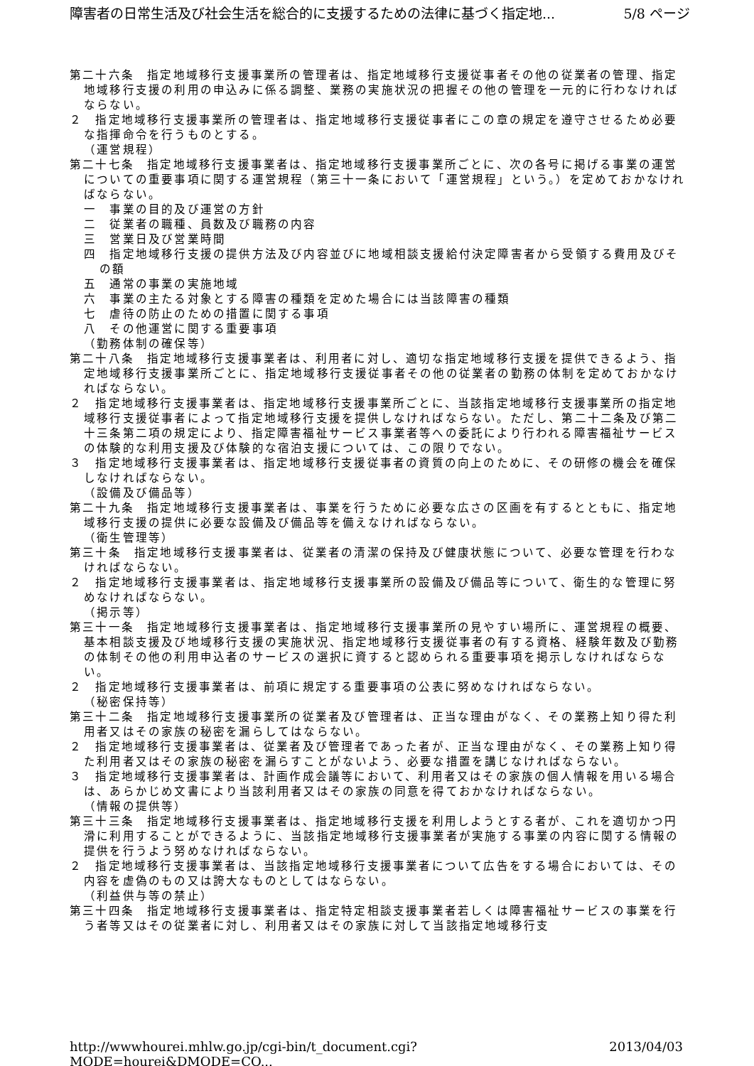障害者の日常生活及び社会生活を総合的に支援するための法律に基づく指定地... 5/8 ページ
第二十六条　指定地域移行支援事業所の管理者は、指定地域移行支援従事者その他の従業者の管理、指定地域移行支援の利用の申込みに係る調整、業務の実施状況の把握その他の管理を一元的に行わなければならない。
２　指定地域移行支援事業所の管理者は、指定地域移行支援従事者にこの章の規定を遵守させるため必要な指揮命令を行うものとする。
（運営規程）
第二十七条　指定地域移行支援事業者は、指定地域移行支援事業所ごとに、次の各号に掲げる事業の運営についての重要事項に関する運営規程（第三十一条において「運営規程」という。）を定めておかなければならない。
一　事業の目的及び運営の方針
二　従業者の職種、員数及び職務の内容
三　営業日及び営業時間
四　指定地域移行支援の提供方法及び内容並びに地域相談支援給付決定障害者から受領する費用及びその額
五　通常の事業の実施地域
六　事業の主たる対象とする障害の種類を定めた場合には当該障害の種類
七　虐待の防止のための措置に関する事項
八　その他運営に関する重要事項
（勤務体制の確保等）
第二十八条　指定地域移行支援事業者は、利用者に対し、適切な指定地域移行支援を提供できるよう、指定地域移行支援事業所ごとに、指定地域移行支援従事者その他の従業者の勤務の体制を定めておかなければならない。
２　指定地域移行支援事業者は、指定地域移行支援事業所ごとに、当該指定地域移行支援事業所の指定地域移行支援従事者によって指定地域移行支援を提供しなければならない。ただし、第二十二条及び第二十三条第二項の規定により、指定障害福祉サービス事業者等への委託により行われる障害福祉サービスの体験的な利用支援及び体験的な宿泊支援については、この限りでない。
３　指定地域移行支援事業者は、指定地域移行支援従事者の資質の向上のために、その研修の機会を確保しなければならない。
（設備及び備品等）
第二十九条　指定地域移行支援事業者は、事業を行うために必要な広さの区画を有するとともに、指定地域移行支援の提供に必要な設備及び備品等を備えなければならない。
（衛生管理等）
第三十条　指定地域移行支援事業者は、従業者の清潔の保持及び健康状態について、必要な管理を行わなければならない。
２　指定地域移行支援事業者は、指定地域移行支援事業所の設備及び備品等について、衛生的な管理に努めなければならない。
（掲示等）
第三十一条　指定地域移行支援事業者は、指定地域移行支援事業所の見やすい場所に、運営規程の概要、基本相談支援及び地域移行支援の実施状況、指定地域移行支援従事者の有する資格、経験年数及び勤務の体制その他の利用申込者のサービスの選択に資すると認められる重要事項を掲示しなければならない。
２　指定地域移行支援事業者は、前項に規定する重要事項の公表に努めなければならない。
（秘密保持等）
第三十二条　指定地域移行支援事業所の従業者及び管理者は、正当な理由がなく、その業務上知り得た利用者又はその家族の秘密を漏らしてはならない。
２　指定地域移行支援事業者は、従業者及び管理者であった者が、正当な理由がなく、その業務上知り得た利用者又はその家族の秘密を漏らすことがないよう、必要な措置を講じなければならない。
３　指定地域移行支援事業者は、計画作成会議等において、利用者又はその家族の個人情報を用いる場合は、あらかじめ文書により当該利用者又はその家族の同意を得ておかなければならない。
（情報の提供等）
第三十三条　指定地域移行支援事業者は、指定地域移行支援を利用しようとする者が、これを適切かつ円滑に利用することができるように、当該指定地域移行支援事業者が実施する事業の内容に関する情報の提供を行うよう努めなければならない。
２　指定地域移行支援事業者は、当該指定地域移行支援事業者について広告をする場合においては、その内容を虚偽のもの又は誇大なものとしてはならない。
（利益供与等の禁止）
第三十四条　指定地域移行支援事業者は、指定特定相談支援事業者若しくは障害福祉サービスの事業を行う者等又はその従業者に対し、利用者又はその家族に対して当該指定地域移行支
http://wwwhourei.mhlw.go.jp/cgi-bin/t_document.cgi?MODE=hourei&DMODE=CO... 2013/04/03